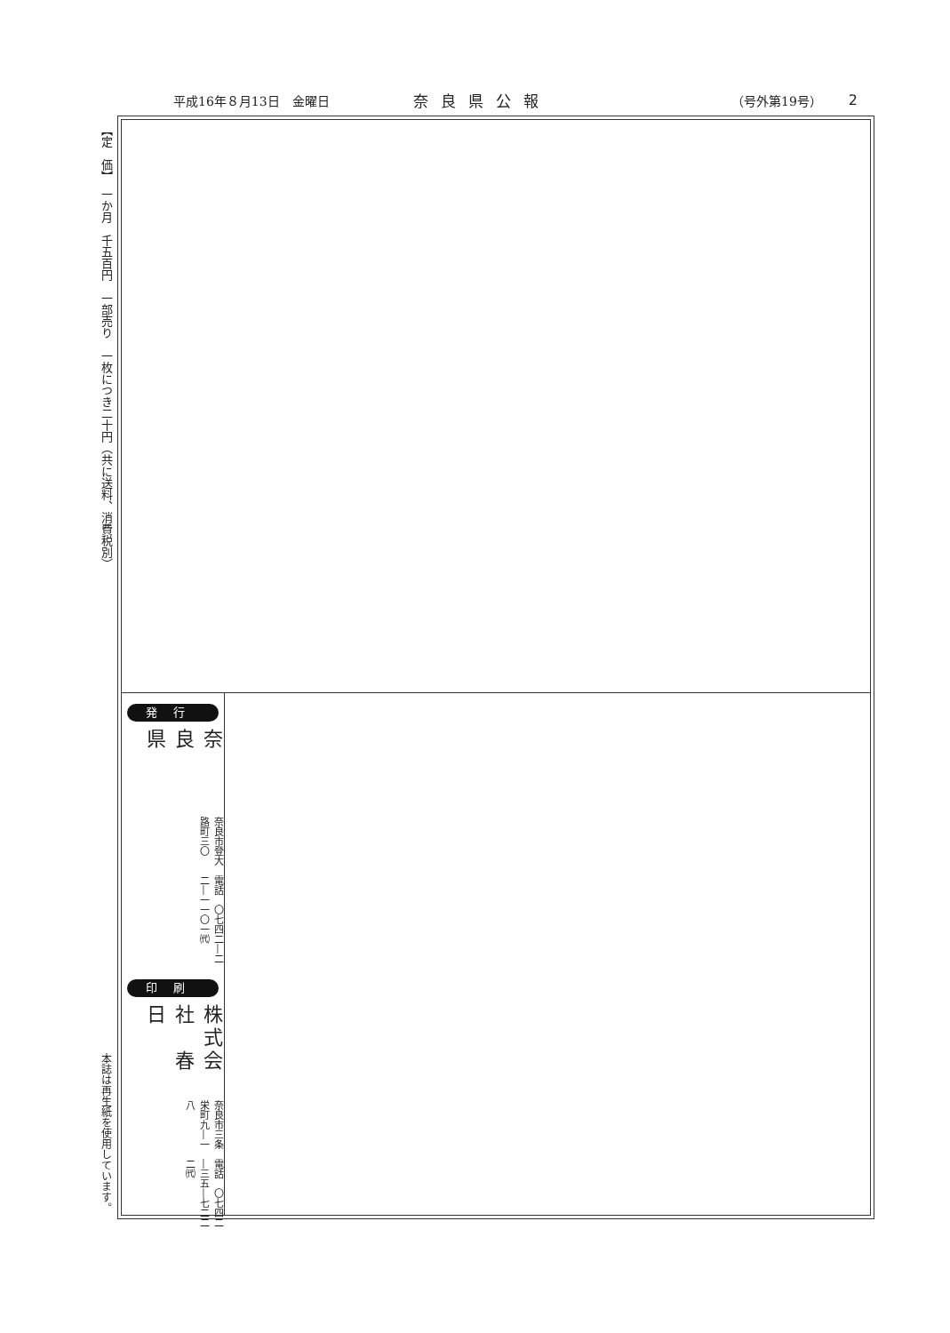平成16年８月13日　金曜日 奈良県公報 （号外第19号） 2
【定　価】　一か月　千五百円　一部売り　一枚につき二十円（共に送料、消費税別）
本誌は再生紙を使用しています。
発行
奈良県 奈良市登大路町三〇 電話　〇七四二―二二―一一〇一㈹
印刷
株式会社　春　日 奈良市三条栄町九―一八 電話　〇七四二―三五―七二二二㈹